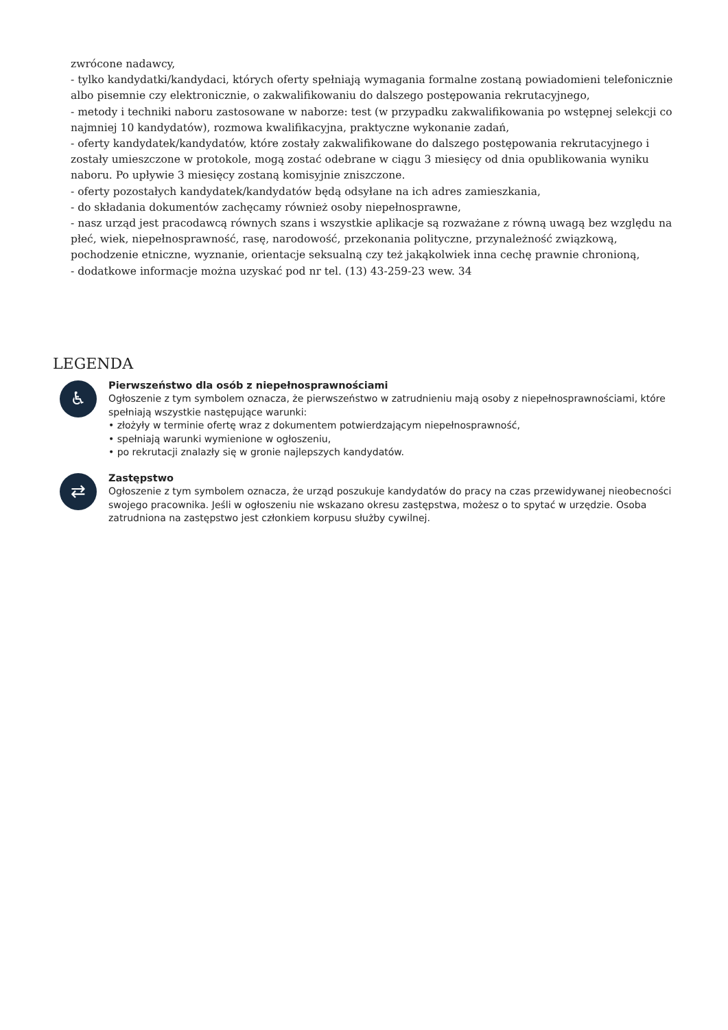zwrócone nadawcy,
- tylko kandydatki/kandydaci, których oferty spełniają wymagania formalne zostaną powiadomieni telefonicznie albo pisemnie czy elektronicznie, o zakwalifikowaniu do dalszego postępowania rekrutacyjnego,
- metody i techniki naboru zastosowane w naborze: test (w przypadku zakwalifikowania po wstępnej selekcji co najmniej 10 kandydatów), rozmowa kwalifikacyjna, praktyczne wykonanie zadań,
- oferty kandydatek/kandydatów, które zostały zakwalifikowane do dalszego postępowania rekrutacyjnego i zostały umieszczone w protokole, mogą zostać odebrane w ciągu 3 miesięcy od dnia opublikowania wyniku naboru. Po upływie 3 miesięcy zostaną komisyjnie zniszczone.
- oferty pozostałych kandydatek/kandydatów będą odsyłane na ich adres zamieszkania,
- do składania dokumentów zachęcamy również osoby niepełnosprawne,
- nasz urząd jest pracodawcą równych szans i wszystkie aplikacje są rozważane z równą uwagą bez względu na płeć, wiek, niepełnosprawność, rasę, narodowość, przekonania polityczne, przynależność związkową, pochodzenie etniczne, wyznanie, orientacje seksualną czy też jakąkolwiek inna cechę prawnie chronioną,
- dodatkowe informacje można uzyskać pod nr tel. (13) 43-259-23 wew. 34
LEGENDA
♿
Pierwszeństwo dla osób z niepełnosprawnościami
Ogłoszenie z tym symbolem oznacza, że pierwszeństwo w zatrudnieniu mają osoby z niepełnosprawnościami, które spełniają wszystkie następujące warunki:
• złożyły w terminie ofertę wraz z dokumentem potwierdzającym niepełnosprawność,
• spełniają warunki wymienione w ogłoszeniu,
• po rekrutacji znalazły się w gronie najlepszych kandydatów.
⇄
Zastępstwo
Ogłoszenie z tym symbolem oznacza, że urząd poszukuje kandydatów do pracy na czas przewidywanej nieobecności swojego pracownika. Jeśli w ogłoszeniu nie wskazano okresu zastępstwa, możesz o to spytać w urzędzie. Osoba zatrudniona na zastępstwo jest członkiem korpusu służby cywilnej.